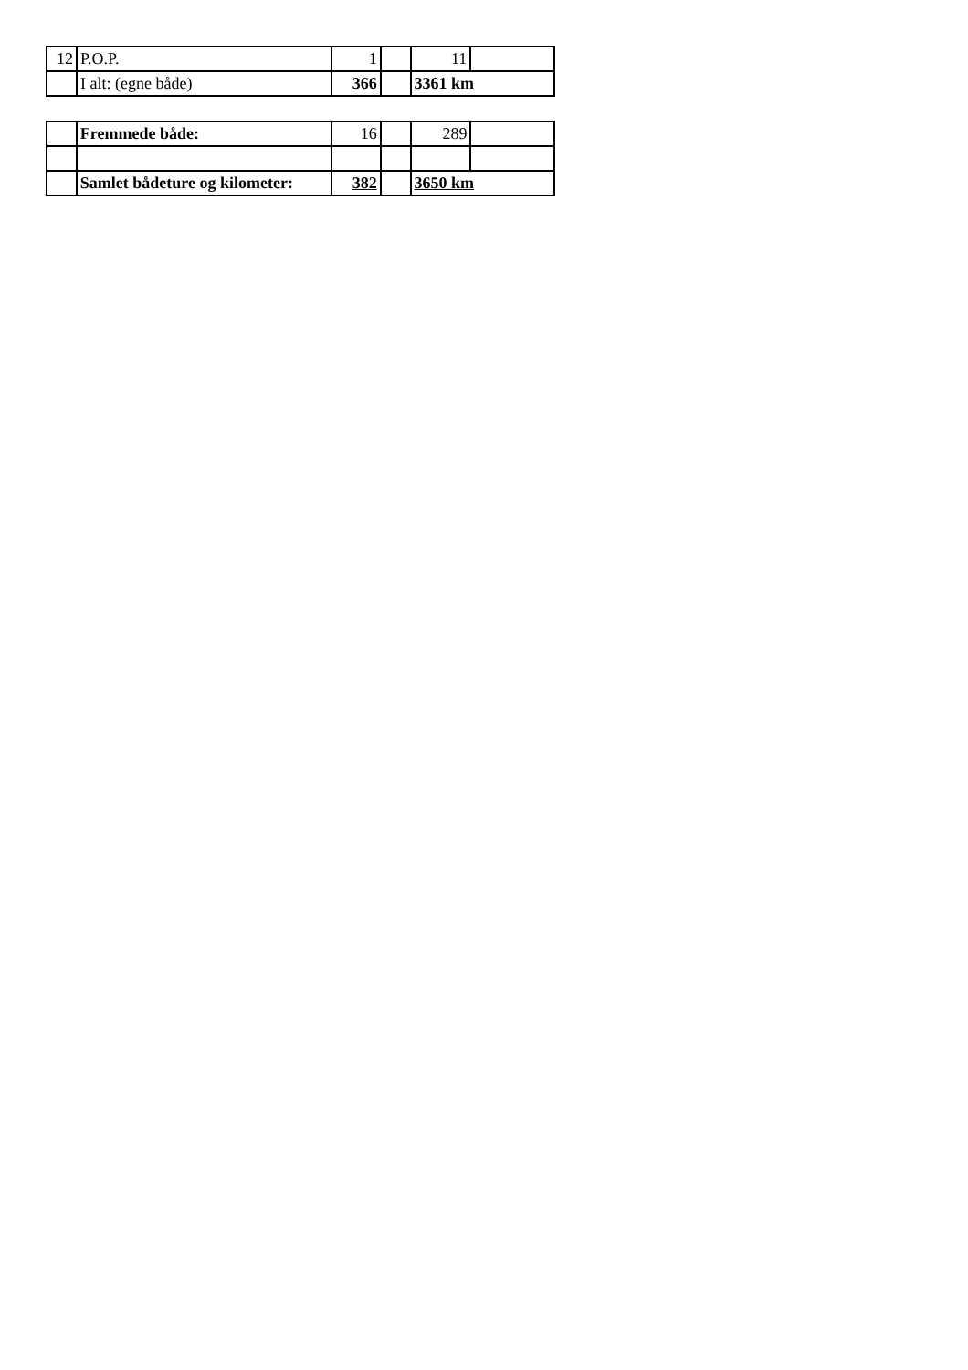| 12 | P.O.P. | 1 | | 11 | |
| | I alt: (egne både) | 366 | | 3361 km | |
| | Fremmede både: | 16 | | 289 | |
| | Samlet bådeture og kilometer: | 382 | | 3650 km | |